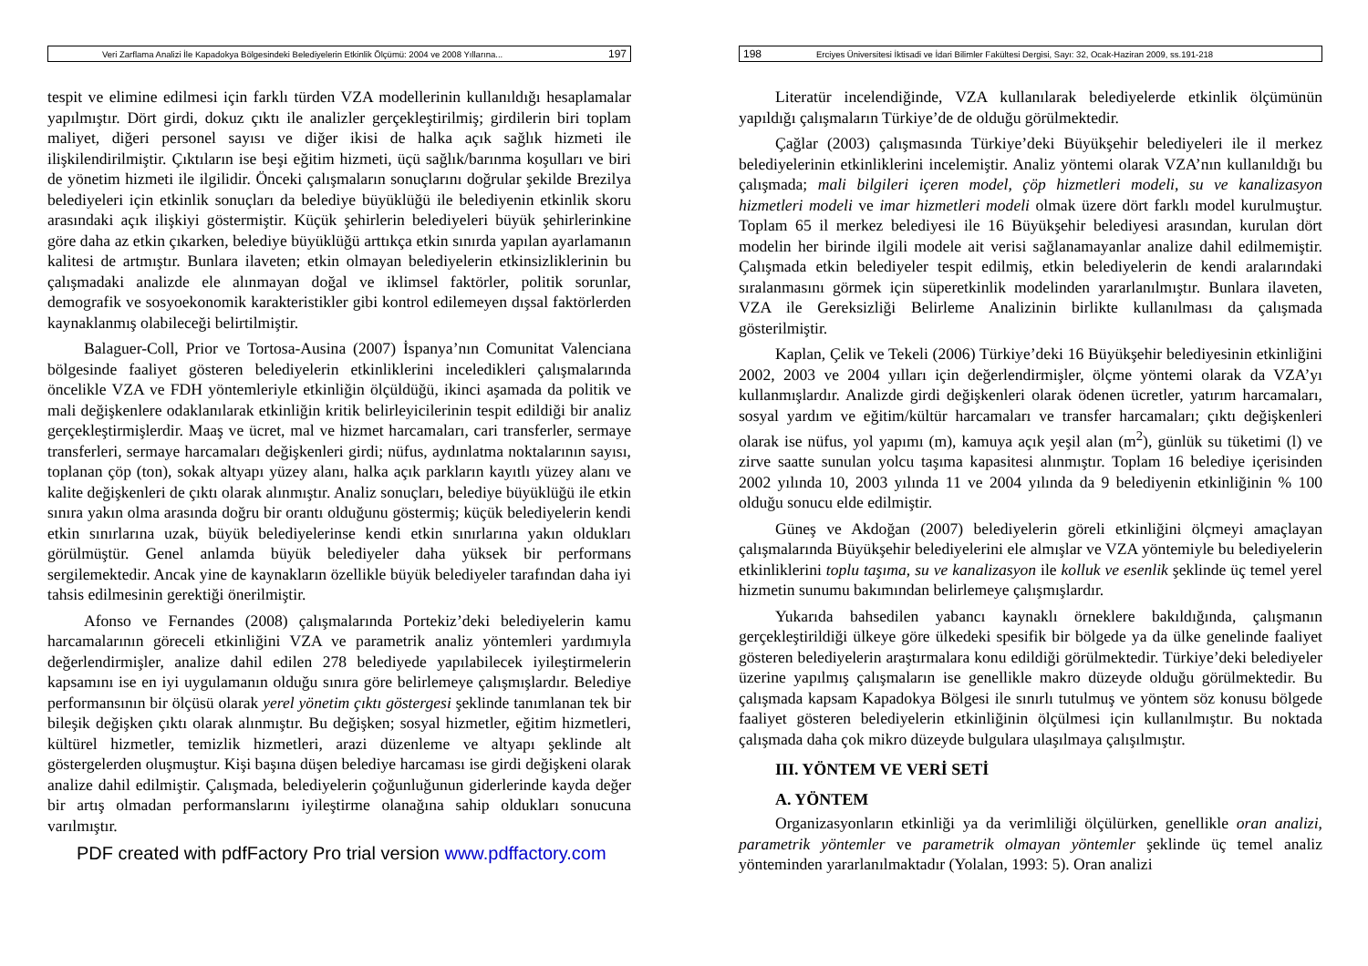Veri Zarflama Analizi İle Kapadokya Bölgesindeki Belediyelerin Etkinlik Ölçümü: 2004 ve 2008 Yıllarına... 197
tespit ve elimine edilmesi için farklı türden VZA modellerinin kullanıldığı hesaplamalar yapılmıştır. Dört girdi, dokuz çıktı ile analizler gerçekleştirilmiş; girdilerin biri toplam maliyet, diğeri personel sayısı ve diğer ikisi de halka açık sağlık hizmeti ile ilişkilendirilmiştir. Çıktıların ise beşi eğitim hizmeti, üçü sağlık/barınma koşulları ve biri de yönetim hizmeti ile ilgilidir. Önceki çalışmaların sonuçlarını doğrular şekilde Brezilya belediyeleri için etkinlik sonuçları da belediye büyüklüğü ile belediyenin etkinlik skoru arasındaki açık ilişkiyi göstermiştir. Küçük şehirlerin belediyeleri büyük şehirlerinkine göre daha az etkin çıkarken, belediye büyüklüğü arttıkça etkin sınırda yapılan ayarlamanın kalitesi de artmıştır. Bunlara ilaveten; etkin olmayan belediyelerin etkinsizliklerinin bu çalışmadaki analizde ele alınmayan doğal ve iklimsel faktörler, politik sorunlar, demografik ve sosyoekonomik karakteristikler gibi kontrol edilemeyen dışsal faktörlerden kaynaklanmış olabileceği belirtilmiştir.
Balaguer-Coll, Prior ve Tortosa-Ausina (2007) İspanya’nın Comunitat Valenciana bölgesinde faaliyet gösteren belediyelerin etkinliklerini inceledikleri çalışmalarında öncelikle VZA ve FDH yöntemleriyle etkinliğin ölçüldüğü, ikinci aşamada da politik ve mali değişkenlere odaklanılarak etkinliğin kritik belirleyicilerinin tespit edildiği bir analiz gerçekleştirmişlerdir. Maaş ve ücret, mal ve hizmet harcamaları, cari transferler, sermaye transferleri, sermaye harcamaları değişkenleri girdi; nüfus, aydınlatma noktalarının sayısı, toplanan çöp (ton), sokak altyapı yüzey alanı, halka açık parkların kayıtlı yüzey alanı ve kalite değişkenleri de çıktı olarak alınmıştır. Analiz sonuçları, belediye büyüklüğü ile etkin sınıra yakın olma arasında doğru bir orantı olduğunu göstermiş; küçük belediyelerin kendi etkin sınırlarına uzak, büyük belediyelerinse kendi etkin sınırlarına yakın oldukları görülmüştür. Genel anlamda büyük belediyeler daha yüksek bir performans sergilemektedir. Ancak yine de kaynakların özellikle büyük belediyeler tarafından daha iyi tahsis edilmesinin gerektiği önerilmiştir.
Afonso ve Fernandes (2008) çalışmalarında Portekiz’deki belediyelerin kamu harcamalarının göreceli etkinliğini VZA ve parametrik analiz yöntemleri yardımıyla değerlendirmişler, analize dahil edilen 278 belediyede yapılabilecek iyileştirmelerin kapsamını ise en iyi uygulamanın olduğu sınıra göre belirlemeye çalışmışlardır. Belediye performansının bir ölçüsü olarak yerel yönetim çıktı göstergesi şeklinde tanımlanan tek bir bileşik değişken çıktı olarak alınmıştır. Bu değişken; sosyal hizmetler, eğitim hizmetleri, kültürel hizmetler, temizlik hizmetleri, arazi düzenleme ve altyapı şeklinde alt göstergelerden oluşmuştur. Kişi başına düşen belediye harcaması ise girdi değişkeni olarak analize dahil edilmiştir. Çalışmada, belediyelerin çoğunluğunun giderlerinde kayda değer bir artış olmadan performanslarını iyileştirme olanağına sahip oldukları sonucuna varılmıştır.
PDF created with pdfFactory Pro trial version www.pdffactory.com
198 Erciyes Üniversitesi İktisadi ve İdari Bilimler Fakültesi Dergisi, Sayı: 32, Ocak-Haziran 2009, ss.191-218
Literatür incelendiğinde, VZA kullanılarak belediyelerde etkinlik ölçümünün yapıldığı çalışmaların Türkiye’de de olduğu görülmektedir.
Çağlar (2003) çalışmasında Türkiye’deki Büyükşehir belediyeleri ile il merkez belediyelerinin etkinliklerini incelemiştir. Analiz yöntemi olarak VZA’nın kullanıldığı bu çalışmada; mali bilgileri içeren model, çöp hizmetleri modeli, su ve kanalizasyon hizmetleri modeli ve imar hizmetleri modeli olmak üzere dört farklı model kurulmuştur. Toplam 65 il merkez belediyesi ile 16 Büyükşehir belediyesi arasından, kurulan dört modelin her birinde ilgili modele ait verisi sağlanamayanlar analize dahil edilmemiştir. Çalışmada etkin belediyeler tespit edilmiş, etkin belediyelerin de kendi aralarındaki sıralanmasını görmek için süperetkinlik modelinden yararlanılmıştır. Bunlara ilaveten, VZA ile Gereksizliği Belirleme Analizinin birlikte kullanılması da çalışmada gösterilmiştir.
Kaplan, Çelik ve Tekeli (2006) Türkiye’deki 16 Büyükşehir belediyesinin etkinliğini 2002, 2003 ve 2004 yılları için değerlendirmişler, ölçme yöntemi olarak da VZA’yı kullanmışlardır. Analizde girdi değişkenleri olarak ödenen ücretler, yatırım harcamaları, sosyal yardım ve eğitim/kültür harcamaları ve transfer harcamaları; çıktı değişkenleri olarak ise nüfus, yol yapımı (m), kamuya açık yeşil alan (m<sup>2</sup>), günlük su tüketimi (l) ve zirve saatte sunulan yolcu taşıma kapasitesi alınmıştır. Toplam 16 belediye içerisinden 2002 yılında 10, 2003 yılında 11 ve 2004 yılında da 9 belediyenin etkinliğinin % 100 olduğu sonucu elde edilmiştir.
Güneş ve Akdoğan (2007) belediyelerin göreli etkinliğini ölçmeyi amaçlayan çalışmalarında Büyükşehir belediyelerini ele almışlar ve VZA yöntemiyle bu belediyelerin etkinliklerini toplu taşıma, su ve kanalizasyon ile kolluk ve esenlik şeklinde üç temel yerel hizmetin sunumu bakımından belirlemeye çalışmışlardır.
Yukarıda bahsedilen yabancı kaynaklı örneklere bakıldığında, çalışmanın gerçekleştirildiği ülkeye göre ülkedeki spesifik bir bölgede ya da ülke genelinde faaliyet gösteren belediyelerin araştırmalara konu edildiği görülmektedir. Türkiye’deki belediyeler üzerine yapılmış çalışmaların ise genellikle makro düzeyde olduğu görülmektedir. Bu çalışmada kapsam Kapadokya Bölgesi ile sınırlı tutulmuş ve yöntem söz konusu bölgede faaliyet gösteren belediyelerin etkinliğinin ölçülmesi için kullanılmıştır. Bu noktada çalışmada daha çok mikro düzeyde bulgulara ulaşılmaya çalışılmıştır.
III. YÖNTEM VE VERİ SETİ
A. YÖNTEM
Organizasyonların etkinliği ya da verimliliği ölçülürken, genellikle oran analizi, parametrik yöntemler ve parametrik olmayan yöntemler şeklinde üç temel analiz yönteminden yararlanılmaktadır (Yolalan, 1993: 5). Oran analizi